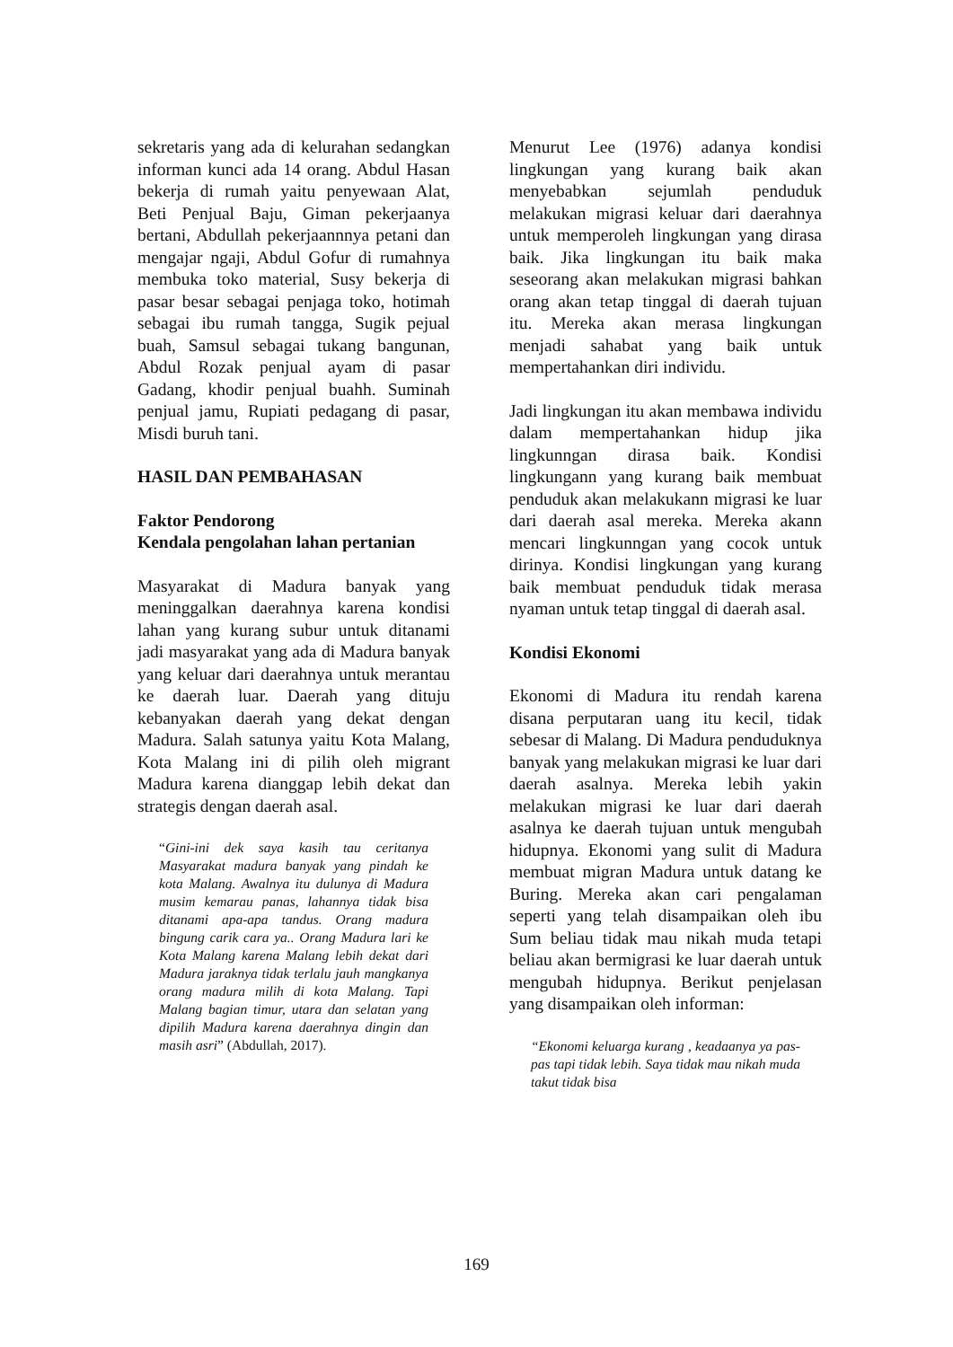sekretaris yang ada di kelurahan sedangkan informan kunci ada 14 orang. Abdul Hasan bekerja di rumah yaitu penyewaan Alat, Beti Penjual Baju, Giman pekerjaanya bertani, Abdullah pekerjaannnya petani dan mengajar ngaji, Abdul Gofur di rumahnya membuka toko material, Susy bekerja di pasar besar sebagai penjaga toko, hotimah sebagai ibu rumah tangga, Sugik pejual buah, Samsul sebagai tukang bangunan, Abdul Rozak penjual ayam di pasar Gadang, khodir penjual buahh. Suminah penjual jamu, Rupiati pedagang di pasar, Misdi buruh tani.
HASIL DAN PEMBAHASAN
Faktor Pendorong
Kendala pengolahan lahan pertanian
Masyarakat di Madura banyak yang meninggalkan daerahnya karena kondisi lahan yang kurang subur untuk ditanami jadi masyarakat yang ada di Madura banyak yang keluar dari daerahnya untuk merantau ke daerah luar. Daerah yang dituju kebanyakan daerah yang dekat dengan Madura. Salah satunya yaitu Kota Malang, Kota Malang ini di pilih oleh migrant Madura karena dianggap lebih dekat dan strategis dengan daerah asal.
“Gini-ini dek saya kasih tau ceritanya Masyarakat madura banyak yang pindah ke kota Malang. Awalnya itu dulunya di Madura musim kemarau panas, lahannya tidak bisa ditanami apa-apa tandus. Orang madura bingung carik cara ya.. Orang Madura lari ke Kota Malang karena Malang lebih dekat dari Madura jaraknya tidak terlalu jauh mangkanya orang madura milih di kota Malang. Tapi Malang bagian timur, utara dan selatan yang dipilih Madura karena daerahnya dingin dan masih asri” (Abdullah, 2017).
Menurut Lee (1976) adanya kondisi lingkungan yang kurang baik akan menyebabkan sejumlah penduduk melakukan migrasi keluar dari daerahnya untuk memperoleh lingkungan yang dirasa baik. Jika lingkungan itu baik maka seseorang akan melakukan migrasi bahkan orang akan tetap tinggal di daerah tujuan itu. Mereka akan merasa lingkungan menjadi sahabat yang baik untuk mempertahankan diri individu.
Jadi lingkungan itu akan membawa individu dalam mempertahankan hidup jika lingkunngan dirasa baik. Kondisi lingkungann yang kurang baik membuat penduduk akan melakukann migrasi ke luar dari daerah asal mereka. Mereka akann mencari lingkunngan yang cocok untuk dirinya. Kondisi lingkungan yang kurang baik membuat penduduk tidak merasa nyaman untuk tetap tinggal di daerah asal.
Kondisi Ekonomi
Ekonomi di Madura itu rendah karena disana perputaran uang itu kecil, tidak sebesar di Malang. Di Madura penduduknya banyak yang melakukan migrasi ke luar dari daerah asalnya. Mereka lebih yakin melakukan migrasi ke luar dari daerah asalnya ke daerah tujuan untuk mengubah hidupnya. Ekonomi yang sulit di Madura membuat migran Madura untuk datang ke Buring. Mereka akan cari pengalaman seperti yang telah disampaikan oleh ibu Sum beliau tidak mau nikah muda tetapi beliau akan bermigrasi ke luar daerah untuk mengubah hidupnya. Berikut penjelasan yang disampaikan oleh informan:
“Ekonomi keluarga kurang , keadaanya ya pas-pas tapi tidak lebih. Saya tidak mau nikah muda takut tidak bisa
169